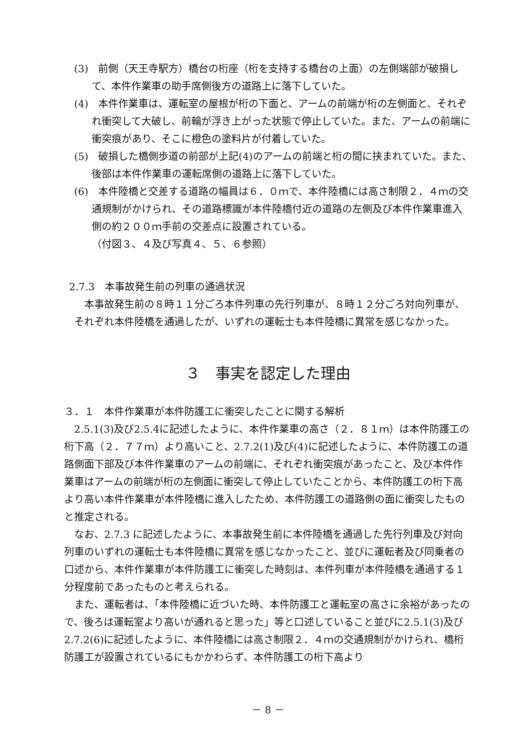(3)　前側（天王寺駅方）橋台の桁座（桁を支持する橋台の上面）の左側端部が破損して、本件作業車の助手席側後方の道路上に落下していた。
(4)　本件作業車は、運転室の屋根が桁の下面と、アームの前端が桁の左側面と、それぞれ衝突して大破し、前輪が浮き上がった状態で停止していた。また、アームの前端に衝突痕があり、そこに橙色の塗料片が付着していた。
(5)　破損した橋側歩道の前部が上記(4)のアームの前端と桁の間に挟まれていた。また、後部は本件作業車の運転席側の道路上に落下していた。
(6)　本件陸橋と交差する道路の幅員は６．０ｍで、本件陸橋には高さ制限２．４ｍの交通規制がかけられ、その道路標識が本件陸橋付近の道路の左側及び本件作業車進入側の約２００ｍ手前の交差点に設置されている。
（付図３、４及び写真４、５、６参照）
2.7.3　本事故発生前の列車の通過状況
本事故発生前の８時１１分ごろ本件列車の先行列車が、８時１２分ごろ対向列車が、それぞれ本件陸橋を通過したが、いずれの運転士も本件陸橋に異常を感じなかった。
３　事実を認定した理由
３．１　本件作業車が本件防護工に衝突したことに関する解析
2.5.1(3)及び2.5.4に記述したように、本件作業車の高さ（２．８１ｍ）は本件防護工の桁下高（２．７７ｍ）より高いこと、2.7.2(1)及び(4)に記述したように、本件防護工の道路側面下部及び本件作業車のアームの前端に、それぞれ衝突痕があったこと、及び本件作業車はアームの前端が桁の左側面に衝突して停止していたことから、本件防護工の桁下高より高い本件作業車が本件陸橋に進入したため、本件防護工の道路側の面に衝突したものと推定される。
なお、2.7.3 に記述したように、本事故発生前に本件陸橋を通過した先行列車及び対向列車のいずれの運転士も本件陸橋に異常を感じなかったこと、並びに運転者及び同乗者の口述から、本件作業車が本件防護工に衝突した時刻は、本件列車が本件陸橋を通過する１分程度前であったものと考えられる。
また、運転者は、「本件陸橋に近づいた時、本件防護工と運転室の高さに余裕があったので、後ろは運転室より高いが通れると思った」等と口述していること並びに2.5.1(3)及び 2.7.2(6)に記述したように、本件陸橋には高さ制限２．４ｍの交通規制がかけられ、橋桁防護工が設置されているにもかかわらず、本件防護工の桁下高より
－ 8 －